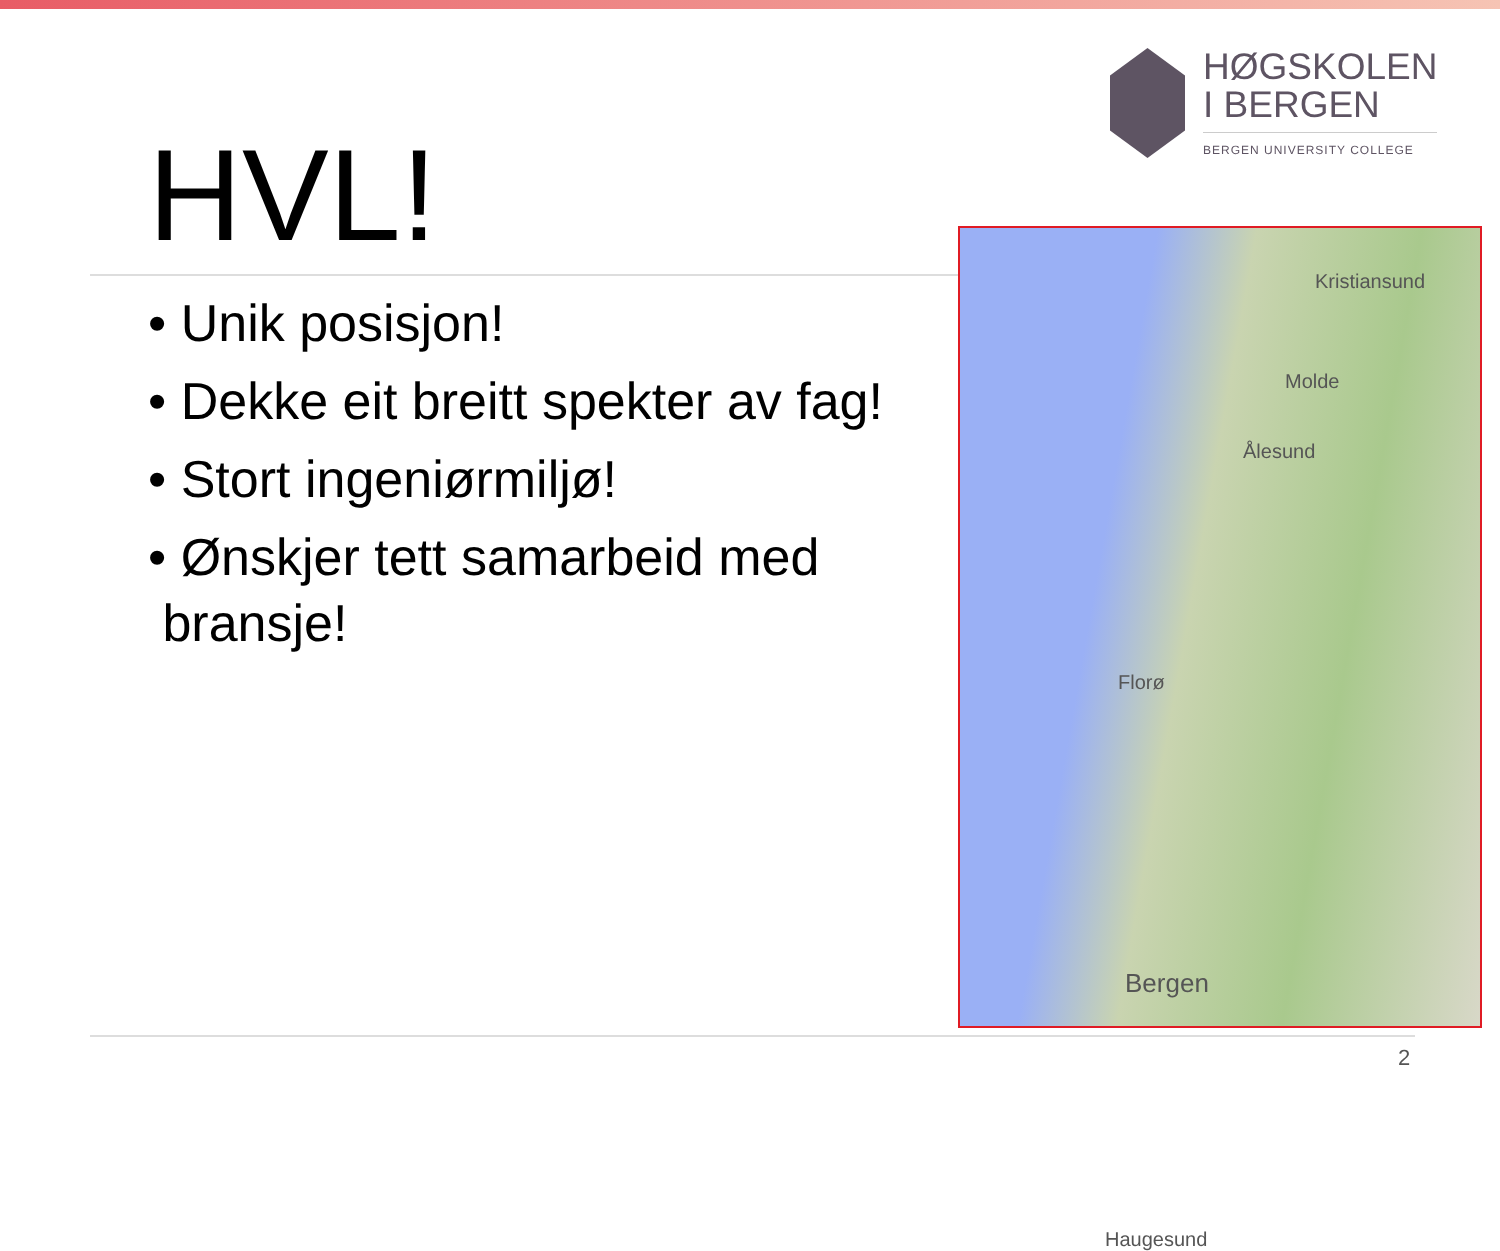HØGSKOLEN
I BERGEN
BERGEN UNIVERSITY COLLEGE
HVL!
• Unik posisjon!
• Dekke eit breitt spekter av fag!
• Stort ingeniørmiljø!
• Ønskjer tett samarbeid med
bransje!
Kristiansund
Molde
Ålesund
Florø
Bergen
Haugesund
2